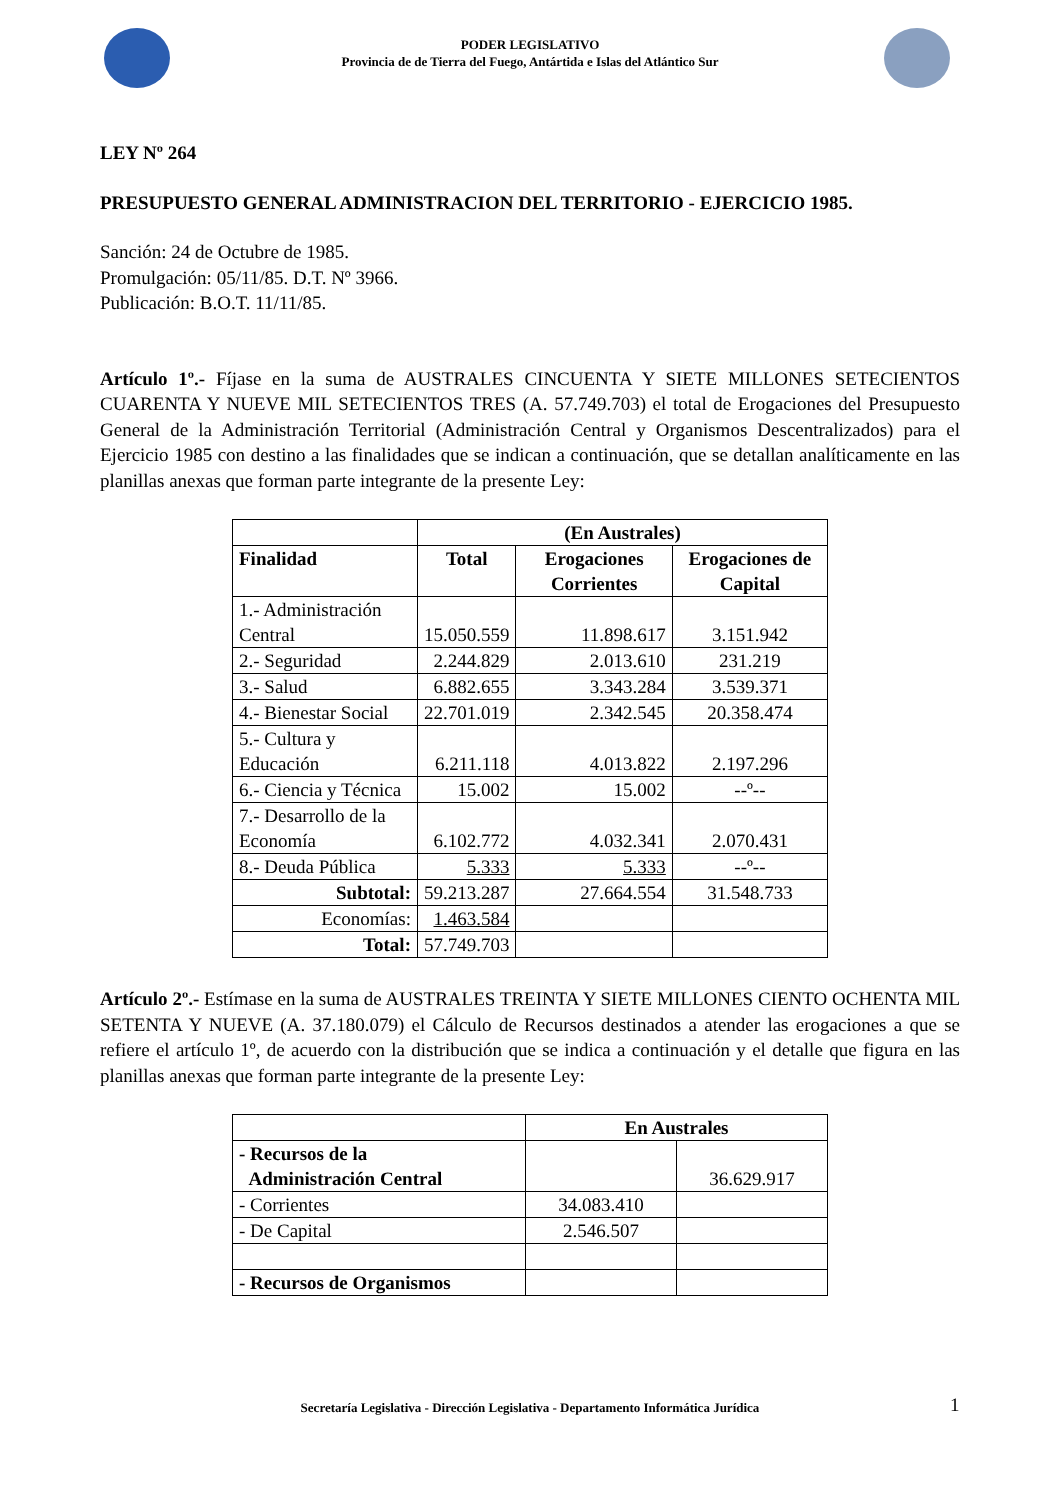PODER LEGISLATIVO
Provincia de de Tierra del Fuego, Antártida e Islas del Atlántico Sur
LEY Nº 264
PRESUPUESTO GENERAL ADMINISTRACION DEL TERRITORIO - EJERCICIO 1985.
Sanción: 24 de Octubre de 1985.
Promulgación: 05/11/85. D.T. Nº 3966.
Publicación: B.O.T. 11/11/85.
Artículo 1º.- Fíjase en la suma de AUSTRALES CINCUENTA Y SIETE MILLONES SETECIENTOS CUARENTA Y NUEVE MIL SETECIENTOS TRES (A. 57.749.703) el total de Erogaciones del Presupuesto General de la Administración Territorial (Administración Central y Organismos Descentralizados) para el Ejercicio 1985 con destino a las finalidades que se indican a continuación, que se detallan analíticamente en las planillas anexas que forman parte integrante de la presente Ley:
| | (En Australes) | | |
| Finalidad | Total | Erogaciones Corrientes | Erogaciones de Capital |
| 1.- Administración Central | 15.050.559 | 11.898.617 | 3.151.942 |
| 2.- Seguridad | 2.244.829 | 2.013.610 | 231.219 |
| 3.- Salud | 6.882.655 | 3.343.284 | 3.539.371 |
| 4.- Bienestar Social | 22.701.019 | 2.342.545 | 20.358.474 |
| 5.- Cultura y Educación | 6.211.118 | 4.013.822 | 2.197.296 |
| 6.- Ciencia y Técnica | 15.002 | 15.002 | --º-- |
| 7.- Desarrollo de la Economía | 6.102.772 | 4.032.341 | 2.070.431 |
| 8.- Deuda Pública | 5.333 | 5.333 | --º-- |
| Subtotal: | 59.213.287 | 27.664.554 | 31.548.733 |
| Economías: | 1.463.584 | | |
| Total: | 57.749.703 | | |
Artículo 2º.- Estímase en la suma de AUSTRALES TREINTA Y SIETE MILLONES CIENTO OCHENTA MIL SETENTA Y NUEVE (A. 37.180.079) el Cálculo de Recursos destinados a atender las erogaciones a que se refiere el artículo 1º, de acuerdo con la distribución que se indica a continuación y el detalle que figura en las planillas anexas que forman parte integrante de la presente Ley:
| | En Australes | |
| - Recursos de la Administración Central | | 36.629.917 |
| - Corrientes | 34.083.410 | |
| - De Capital | 2.546.507 | |
| - Recursos de Organismos | | |
Secretaría Legislativa - Dirección Legislativa - Departamento Informática Jurídica 1